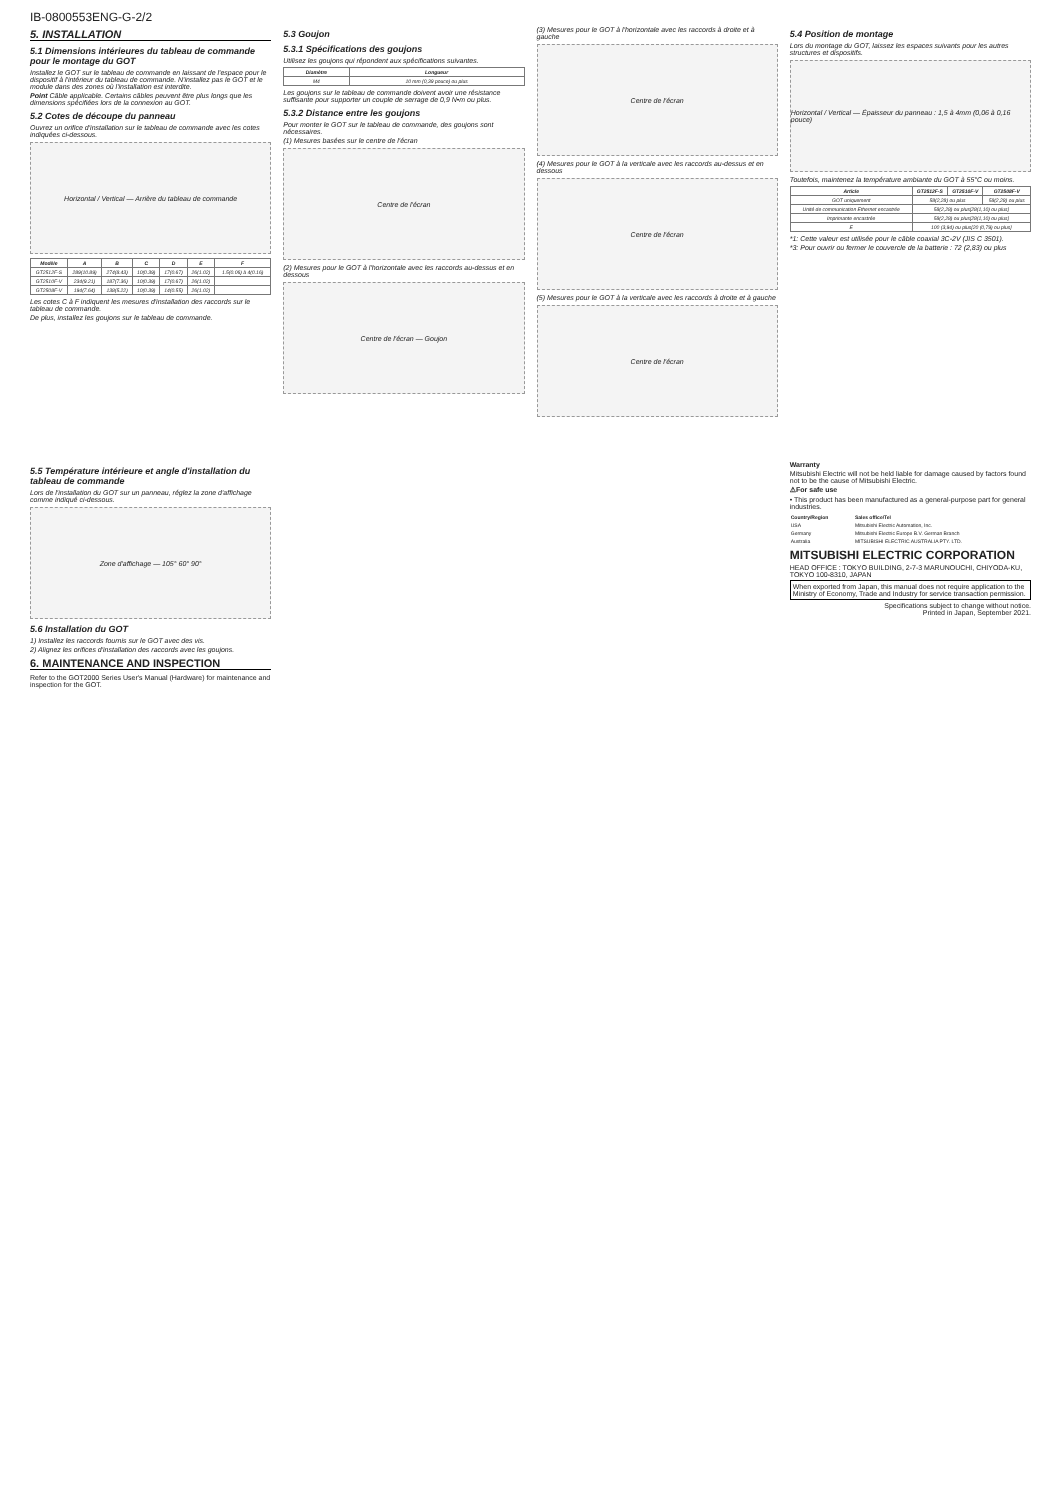IB-0800553ENG-G-2/2
5. INSTALLATION
5.1 Dimensions intérieures du tableau de commande pour le montage du GOT
Installez le GOT sur le tableau de commande en laissant de l'espace pour le dispositif à l'intérieur du tableau de commande. N'installez pas le GOT et le module dans des zones où l'installation est interdite.
Point Câble applicable. Certains câbles peuvent être plus longs que les dimensions spécifiées lors de la connexion au GOT.
5.2 Cotes de découpe du panneau
Ouvrez un orifice d'installation sur le tableau de commande avec les cotes indiquées ci-dessous.
Horizontal / Vertical — Arrière du tableau de commande
| Modèle | A | B | C | D | E | F |
| --- | --- | --- | --- | --- | --- | --- |
| GT2512F-S | 289(10.89) | 274(8.43) | 10(0.39) | 17(0.67) | 26(1.02) | 1.5(0.06) à 4(0.16) |
| GT2510F-V | 234(9.21) | 187(7.36) | 10(0.39) | 17(0.67) | 26(1.02) | |
| GT2508F-V | 194(7.64) | 138(5.22) | 10(0.39) | 14(0.55) | 26(1.02) | |
Les cotes C à F indiquent les mesures d'installation des raccords sur le tableau de commande.
De plus, installez les goujons sur le tableau de commande.
5.3 Goujon
5.3.1 Spécifications des goujons
Utilisez les goujons qui répondent aux spécifications suivantes.
| Diamètre | Longueur |
| --- | --- |
| M4 | 10 mm (0,39 pouce) ou plus |
Les goujons sur le tableau de commande doivent avoir une résistance suffisante pour supporter un couple de serrage de 0,9 N•m ou plus.
5.3.2 Distance entre les goujons
Pour monter le GOT sur le tableau de commande, des goujons sont nécessaires.
(1) Mesures basées sur le centre de l'écran
Centre de l'écran
(2) Mesures pour le GOT à l'horizontale avec les raccords au-dessus et en dessous
Centre de l'écran — Goujon
(3) Mesures pour le GOT à l'horizontale avec les raccords à droite et à gauche
Centre de l'écran
(4) Mesures pour le GOT à la verticale avec les raccords au-dessus et en dessous
Centre de l'écran
(5) Mesures pour le GOT à la verticale avec les raccords à droite et à gauche
Centre de l'écran
5.4 Position de montage
Lors du montage du GOT, laissez les espaces suivants pour les autres structures et dispositifs.
Horizontal / Vertical — Épaisseur du panneau : 1,5 à 4mm (0,06 à 0,16 pouce)
Toutefois, maintenez la température ambiante du GOT à 55°C ou moins.
| Article | GT2512F-S | GT2510F-V | GT2508F-V |
| --- | --- | --- | --- |
| GOT uniquement | 58(2,28) ou plus | | 58(2,28) ou plus |
| Unité de communication Ethernet encastrée | 58(2,28) ou plus[28(1,10) ou plus] | | |
| Imprimante encastrée | 58(2,28) ou plus[28(1,10) ou plus] | | |
| E | 100 (3,94) ou plus[20 (0,79) ou plus] | | |
*1: Cette valeur est utilisée pour le câble coaxial 3C-2V (JIS C 3501).
*3: Pour ouvrir ou fermer le couvercle de la batterie : 72 (2,83) ou plus
5.5 Température intérieure et angle d'installation du tableau de commande
Lors de l'installation du GOT sur un panneau, réglez la zone d'affichage comme indiqué ci-dessous.
Zone d'affichage — 105° 60° 90°
5.6 Installation du GOT
1) Installez les raccords fournis sur le GOT avec des vis.
2) Alignez les orifices d'installation des raccords avec les goujons.
6. MAINTENANCE AND INSPECTION
Refer to the GOT2000 Series User's Manual (Hardware) for maintenance and inspection for the GOT.
Warranty
Mitsubishi Electric will not be held liable for damage caused by factors found not to be the cause of Mitsubishi Electric.
⚠For safe use
• This product has been manufactured as a general-purpose part for general industries.
| Country/Region | Sales office/Tel |
| USA | Mitsubishi Electric Automation, Inc. |
| Germany | Mitsubishi Electric Europe B.V. German Branch |
| Australia | MITSUBISHI ELECTRIC AUSTRALIA PTY. LTD. |
MITSUBISHI ELECTRIC CORPORATION
HEAD OFFICE : TOKYO BUILDING, 2-7-3 MARUNOUCHI, CHIYODA-KU, TOKYO 100-8310, JAPAN
When exported from Japan, this manual does not require application to the Ministry of Economy, Trade and Industry for service transaction permission.
Specifications subject to change without notice.
Printed in Japan, September 2021.